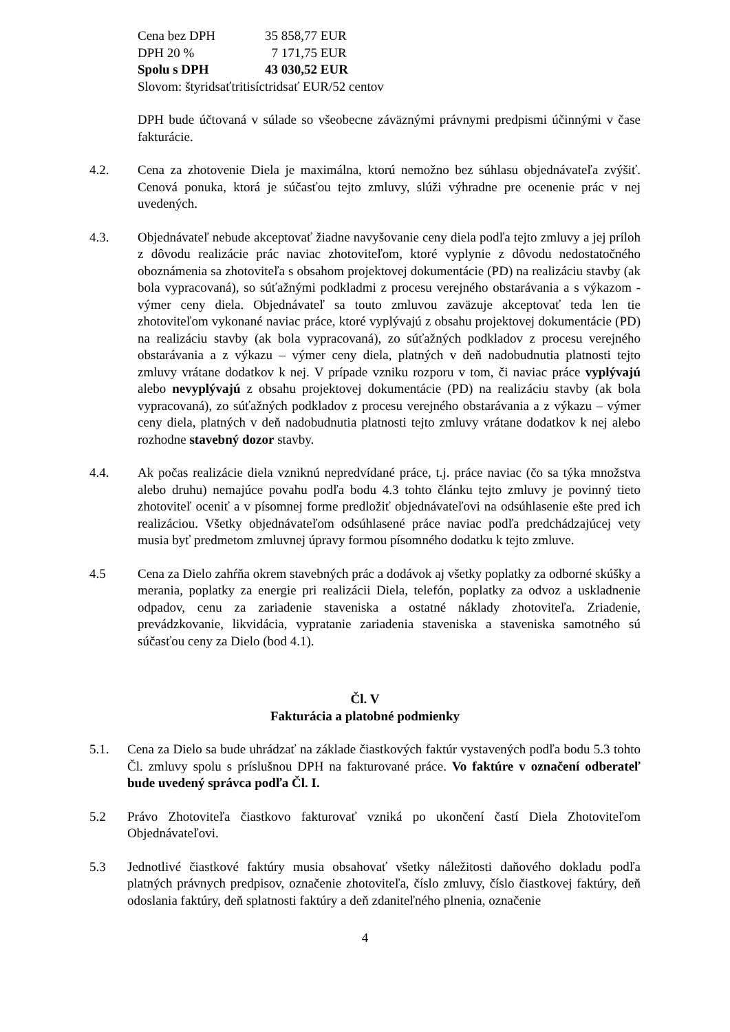| Cena bez DPH | 35 858,77 EUR |
| DPH 20 % | 7 171,75 EUR |
| Spolu s DPH | 43 030,52 EUR |
Slovom: štyridsaťtritisíctridsať EUR/52 centov
DPH bude účtovaná v súlade so všeobecne záväznými právnymi predpismi účinnými v čase fakturácie.
4.2. Cena za zhotovenie Diela je maximálna, ktorú nemožno bez súhlasu objednávateľa zvýšiť. Cenová ponuka, ktorá je súčasťou tejto zmluvy, slúži výhradne pre ocenenie prác v nej uvedených.
4.3. Objednávateľ nebude akceptovať žiadne navyšovanie ceny diela podľa tejto zmluvy a jej príloh z dôvodu realizácie prác naviac zhotoviteľom, ktoré vyplynie z dôvodu nedostatočného oboznámenia sa zhotoviteľa s obsahom projektovej dokumentácie (PD) na realizáciu stavby (ak bola vypracovaná), so súťažnými podkladmi z procesu verejného obstarávania a s výkazom - výmer ceny diela. Objednávateľ sa touto zmluvou zaväzuje akceptovať teda len tie zhotoviteľom vykonané naviac práce, ktoré vyplývajú z obsahu projektovej dokumentácie (PD) na realizáciu stavby (ak bola vypracovaná), zo súťažných podkladov z procesu verejného obstarávania a z výkazu – výmer ceny diela, platných v deň nadobudnutia platnosti tejto zmluvy vrátane dodatkov k nej. V prípade vzniku rozporu v tom, či naviac práce vyplývajú alebo nevyplývajú z obsahu projektovej dokumentácie (PD) na realizáciu stavby (ak bola vypracovaná), zo súťažných podkladov z procesu verejného obstarávania a z výkazu – výmer ceny diela, platných v deň nadobudnutia platnosti tejto zmluvy vrátane dodatkov k nej alebo rozhodne stavebný dozor stavby.
4.4. Ak počas realizácie diela vzniknú nepredvídané práce, t.j. práce naviac (čo sa týka množstva alebo druhu) nemajúce povahu podľa bodu 4.3 tohto článku tejto zmluvy je povinný tieto zhotoviteľ oceniť a v písomnej forme predložiť objednávateľovi na odsúhlasenie ešte pred ich realizáciou. Všetky objednávateľom odsúhlasené práce naviac podľa predchádzajúcej vety musia byť predmetom zmluvnej úpravy formou písomného dodatku k tejto zmluve.
4.5 Cena za Dielo zahŕňa okrem stavebných prác a dodávok aj všetky poplatky za odborné skúšky a merania, poplatky za energie pri realizácii Diela, telefón, poplatky za odvoz a uskladnenie odpadov, cenu za zariadenie staveniska a ostatné náklady zhotoviteľa. Zriadenie, prevádzkovanie, likvidácia, vypratanie zariadenia staveniska a staveniska samotného sú súčasťou ceny za Dielo (bod 4.1).
Čl. V
Fakturácia a platobné podmienky
5.1. Cena za Dielo sa bude uhrádzať na základe čiastkových faktúr vystavených podľa bodu 5.3 tohto Čl. zmluvy spolu s príslušnou DPH na fakturované práce. Vo faktúre v označení odberateľ bude uvedený správca podľa Čl. I.
5.2 Právo Zhotoviteľa čiastkovo fakturovať vzniká po ukončení častí Diela Zhotoviteľom Objednávateľovi.
5.3 Jednotlivé čiastkové faktúry musia obsahovať všetky náležitosti daňového dokladu podľa platných právnych predpisov, označenie zhotoviteľa, číslo zmluvy, číslo čiastkovej faktúry, deň odoslania faktúry, deň splatnosti faktúry a deň zdaniteľného plnenia, označenie
4